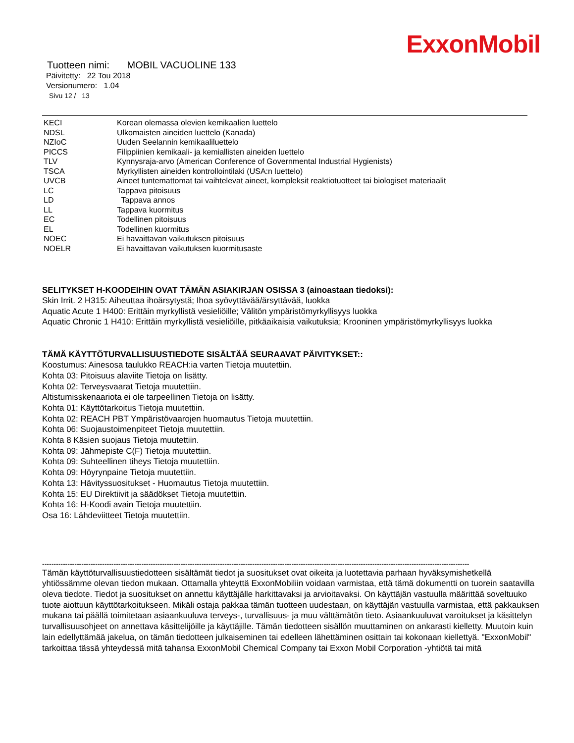ExxonMobil
Tuotteen nimi: MOBIL VACUOLINE 133
Päivitetty: 22 Tou 2018
Versionumero: 1.04
Sivu 12 / 13
| KECI | Korean olemassa olevien kemikaalien luettelo |
| NDSL | Ulkomaisten aineiden luettelo (Kanada) |
| NZIoC | Uuden Seelannin kemikaaliluettelo |
| PICCS | Filippiinien kemikaali- ja kemiallisten aineiden luettelo |
| TLV | Kynnysraja-arvo (American Conference of Governmental Industrial Hygienists) |
| TSCA | Myrkyllisten aineiden kontrollointilaki (USA:n luettelo) |
| UVCB | Aineet tuntemattomat tai vaihtelevat aineet, kompleksit reaktiotuotteet tai biologiset materiaalit |
| LC | Tappava pitoisuus |
| LD | Tappava annos |
| LL | Tappava kuormitus |
| EC | Todellinen pitoisuus |
| EL | Todellinen kuormitus |
| NOEC | Ei havaittavan vaikutuksen pitoisuus |
| NOELR | Ei havaittavan vaikutuksen kuormitusaste |
SELITYKSET H-KOODEIHIN OVAT TÄMÄN ASIAKIRJAN OSISSA 3 (ainoastaan tiedoksi):
Skin Irrit. 2 H315: Aiheuttaa ihoärsytystä; Ihoa syövyttävää/ärsyttävää, luokka
Aquatic Acute 1 H400: Erittäin myrkyllistä vesieliöille; Välitön ympäristömyrkyllisyys luokka
Aquatic Chronic 1 H410: Erittäin myrkyllistä vesieliöille, pitkäaikaisia vaikutuksia; Krooninen ympäristömyrkyllisyys luokka
TÄMÄ KÄYTTÖTURVALLISUUSTIEDOTE SISÄLTÄÄ SEURAAVAT PÄIVITYKSET::
Koostumus: Ainesosa taulukko REACH:ia varten Tietoja muutettiin.
Kohta 03: Pitoisuus alaviite Tietoja on lisätty.
Kohta 02: Terveysvaarat Tietoja muutettiin.
Altistumisskenaariota ei ole tarpeellinen Tietoja on lisätty.
Kohta 01: Käyttötarkoitus Tietoja muutettiin.
Kohta 02: REACH PBT Ympäristövaarojen huomautus Tietoja muutettiin.
Kohta 06: Suojaustoimenpiteet Tietoja muutettiin.
Kohta 8 Käsien suojaus Tietoja muutettiin.
Kohta 09: Jähmepiste C(F) Tietoja muutettiin.
Kohta 09: Suhteellinen tiheys Tietoja muutettiin.
Kohta 09: Höyrynpaine Tietoja muutettiin.
Kohta 13: Hävityssuositukset - Huomautus Tietoja muutettiin.
Kohta 15: EU Direktiivit ja säädökset Tietoja muutettiin.
Kohta 16: H-Koodi avain Tietoja muutettiin.
Osa 16: Lähdeviitteet Tietoja muutettiin.
-----------------------------------------------------------------------------------------------------------------------------------------------------------------------------------------
Tämän käyttöturvallisuustiedotteen sisältämät tiedot ja suositukset ovat oikeita ja luotettavia parhaan hyväksymishetkellä yhtiössämme olevan tiedon mukaan. Ottamalla yhteyttä ExxonMobiliin voidaan varmistaa, että tämä dokumentti on tuorein saatavilla oleva tiedote. Tiedot ja suositukset on annettu käyttäjälle harkittavaksi ja arvioitavaksi. On käyttäjän vastuulla määrittää soveltuuko tuote aiottuun käyttötarkoitukseen. Mikäli ostaja pakkaa tämän tuotteen uudestaan, on käyttäjän vastuulla varmistaa, että pakkauksen mukana tai päällä toimitetaan asiaankuuluva terveys-, turvallisuus- ja muu välttämätön tieto. Asiaankuuluvat varoitukset ja käsittelyn turvallisuusohjeet on annettava käsittelijöille ja käyttäjille. Tämän tiedotteen sisällön muuttaminen on ankarasti kielletty. Muutoin kuin lain edellyttämää jakelua, on tämän tiedotteen julkaiseminen tai edelleen lähettäminen osittain tai kokonaan kiellettyä. "ExxonMobil" tarkoittaa tässä yhteydessä mitä tahansa ExxonMobil Chemical Company tai Exxon Mobil Corporation -yhtiötä tai mitä